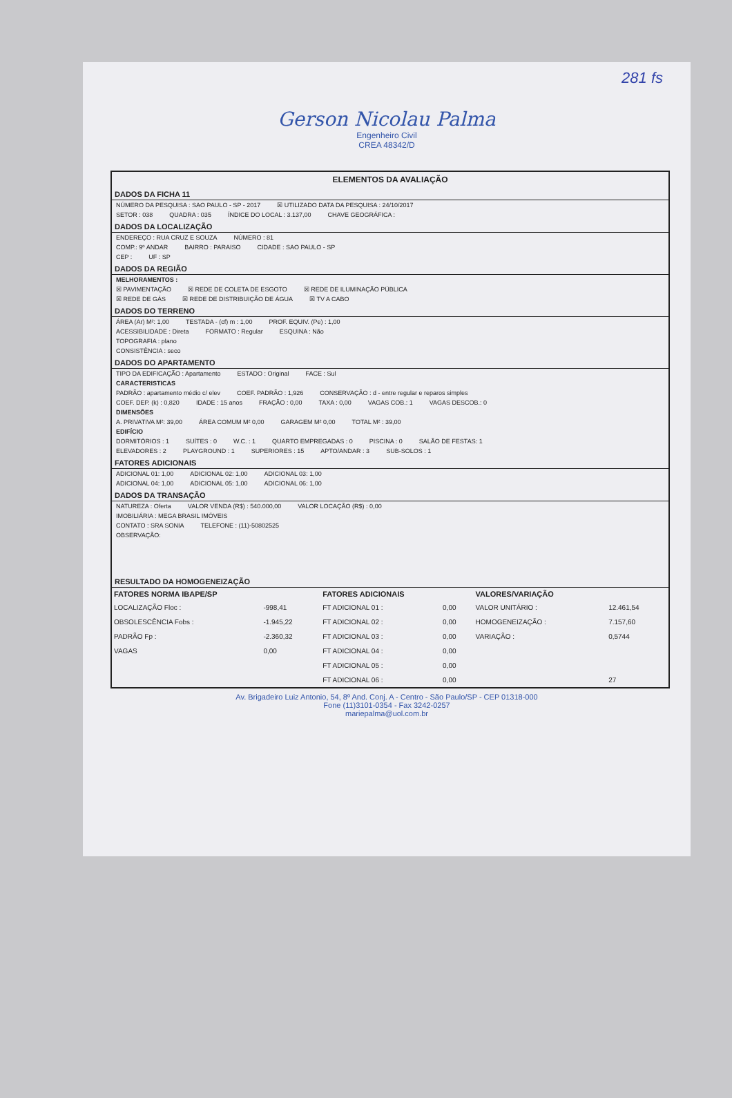281 fs
Gerson Nicolau Palma
Engenheiro Civil
CREA 48342/D
ELEMENTOS DA AVALIAÇÃO
DADOS DA FICHA 11
NÚMERO DA PESQUISA : SAO PAULO - SP - 2017 ☒ UTILIZADO DATA DA PESQUISA : 24/10/2017
SETOR : 038 QUADRA : 035 ÍNDICE DO LOCAL : 3.137,00 CHAVE GEOGRÁFICA :
DADOS DA LOCALIZAÇÃO
ENDEREÇO : RUA CRUZ E SOUZA NÚMERO : 81
COMP.: 9º ANDAR BAIRRO : PARAISO CIDADE : SAO PAULO - SP
CEP : UF : SP
DADOS DA REGIÃO
MELHORAMENTOS :
☒ PAVIMENTAÇÃO ☒ REDE DE COLETA DE ESGOTO ☒ REDE DE ILUMINAÇÃO PÚBLICA
☒ REDE DE GÁS ☒ REDE DE DISTRIBUIÇÃO DE ÁGUA ☒ TV A CABO
DADOS DO TERRENO
ÁREA (Ar) M²: 1,00 TESTADA - (cf) m : 1,00 PROF. EQUIV. (Pe) : 1,00
ACESSIBILIDADE : Direta FORMATO : Regular ESQUINA : Não
TOPOGRAFIA : plano
CONSISTÊNCIA : seco
DADOS DO APARTAMENTO
TIPO DA EDIFICAÇÃO : Apartamento ESTADO : Original FACE : Sul
CARACTERISTICAS
PADRÃO : apartamento médio c/ elev COEF. PADRÃO : 1,926 CONSERVAÇÃO : d - entre regular e reparos simples
COEF. DEP. (k) : 0,820 IDADE : 15 anos FRAÇÃO : 0,00 TAXA : 0,00 VAGAS COB.: 1 VAGAS DESCOB.: 0
DIMENSÕES
A. PRIVATIVA M²: 39,00 ÁREA COMUM M² 0,00 GARAGEM M² 0,00 TOTAL M² : 39,00
EDIFÍCIO
DORMITÓRIOS : 1 SUÍTES : 0 W.C. : 1 QUARTO EMPREGADAS : 0 PISCINA : 0 SALÃO DE FESTAS: 1
ELEVADORES : 2 PLAYGROUND : 1 SUPERIORES : 15 APTO/ANDAR : 3 SUB-SOLOS : 1
FATORES ADICIONAIS
ADICIONAL 01: 1,00 ADICIONAL 02: 1,00 ADICIONAL 03: 1,00
ADICIONAL 04: 1,00 ADICIONAL 05: 1,00 ADICIONAL 06: 1,00
DADOS DA TRANSAÇÃO
NATUREZA : Oferta VALOR VENDA (R$) : 540.000,00 VALOR LOCAÇÃO (R$) : 0,00
IMOBILIÁRIA : MEGA BRASIL IMÓVEIS
CONTATO : SRA SONIA TELEFONE : (11)-50802525
OBSERVAÇÃO:
RESULTADO DA HOMOGENEIZAÇÃO
| FATORES NORMA IBAPE/SP | | FATORES ADICIONAIS | | VALORES/VARIAÇÃO | |
| --- | --- | --- | --- | --- | --- |
| LOCALIZAÇÃO Floc : | -998,41 | FT ADICIONAL 01 : | 0,00 | VALOR UNITÁRIO : | 12.461,54 |
| OBSOLESCÊNCIA Fobs : | -1.945,22 | FT ADICIONAL 02 : | 0,00 | HOMOGENEIZAÇÃO : | 7.157,60 |
| PADRÃO Fp : | -2.360,32 | FT ADICIONAL 03 : | 0,00 | VARIAÇÃO : | 0,5744 |
| VAGAS | 0,00 | FT ADICIONAL 04 : | 0,00 | | |
| | | FT ADICIONAL 05 : | 0,00 | | |
| | | FT ADICIONAL 06 : | 0,00 | | 27 |
Av. Brigadeiro Luiz Antonio, 54, 8º And. Conj. A - Centro - São Paulo/SP - CEP 01318-000
Fone (11)3101-0354 - Fax 3242-0257
mariepalma@uol.com.br